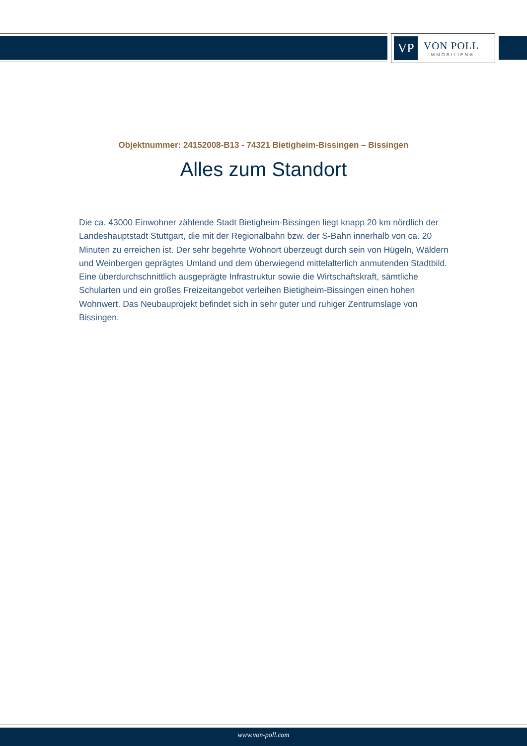VP
VON POLL
IMMOBILIEN®
Objektnummer: 24152008-B13 - 74321 Bietigheim-Bissingen – Bissingen
Alles zum Standort
Die ca. 43000 Einwohner zählende Stadt Bietigheim-Bissingen liegt knapp 20 km nördlich der Landeshauptstadt Stuttgart, die mit der Regionalbahn bzw. der S-Bahn innerhalb von ca. 20 Minuten zu erreichen ist. Der sehr begehrte Wohnort überzeugt durch sein von Hügeln, Wäldern und Weinbergen geprägtes Umland und dem überwiegend mittelalterlich anmutenden Stadtbild. Eine überdurchschnittlich ausgeprägte Infrastruktur sowie die Wirtschaftskraft, sämtliche Schularten und ein großes Freizeitangebot verleihen Bietigheim-Bissingen einen hohen Wohnwert. Das Neubauprojekt befindet sich in sehr guter und ruhiger Zentrumslage von Bissingen.
www.von-poll.com